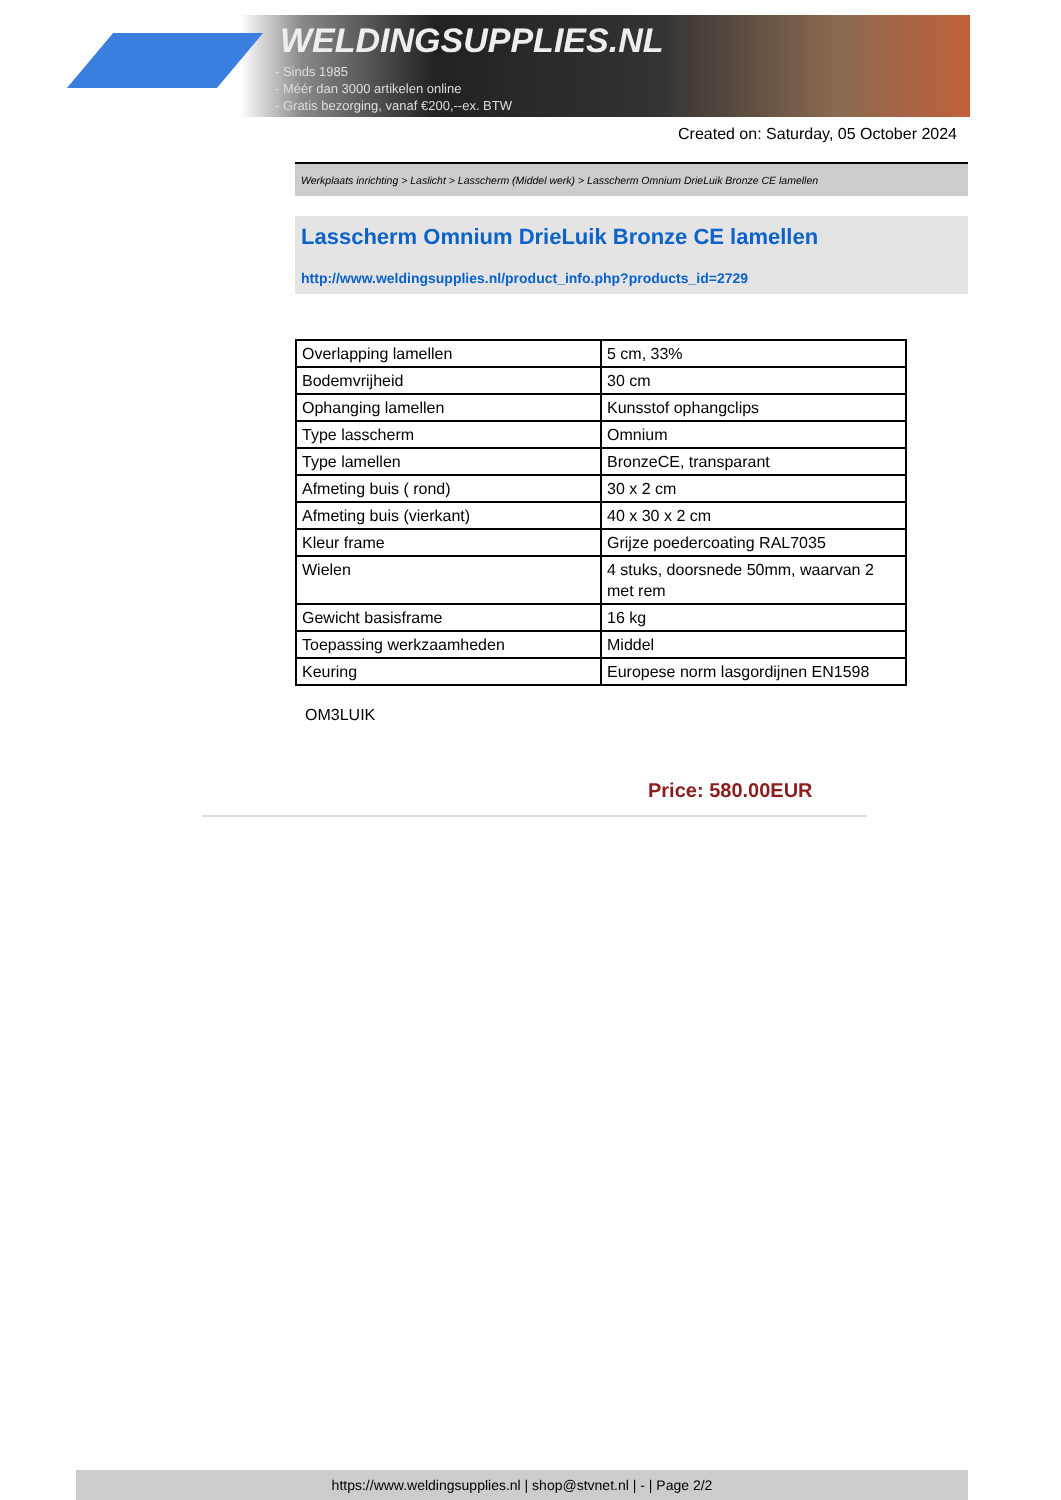WELDINGSUPPLIES.NL
- Sinds 1985
- Méér dan 3000 artikelen online
- Gratis bezorging, vanaf €200,--ex. BTW
Created on: Saturday, 05 October 2024
Werkplaats inrichting > Laslicht > Lasscherm (Middel werk) > Lasscherm Omnium DrieLuik Bronze CE lamellen
Lasscherm Omnium DrieLuik Bronze CE lamellen
http://www.weldingsupplies.nl/product_info.php?products_id=2729
| Overlapping lamellen | 5 cm, 33% |
| Bodemvrijheid | 30 cm |
| Ophanging lamellen | Kunsstof ophangclips |
| Type lasscherm | Omnium |
| Type lamellen | BronzeCE, transparant |
| Afmeting buis ( rond) | 30 x 2 cm |
| Afmeting buis (vierkant) | 40 x 30 x 2 cm |
| Kleur frame | Grijze poedercoating RAL7035 |
| Wielen | 4 stuks, doorsnede 50mm, waarvan 2 met rem |
| Gewicht basisframe | 16 kg |
| Toepassing werkzaamheden | Middel |
| Keuring | Europese norm lasgordijnen EN1598 |
OM3LUIK
Price: 580.00EUR
https://www.weldingsupplies.nl | shop@stvnet.nl | - | Page 2/2